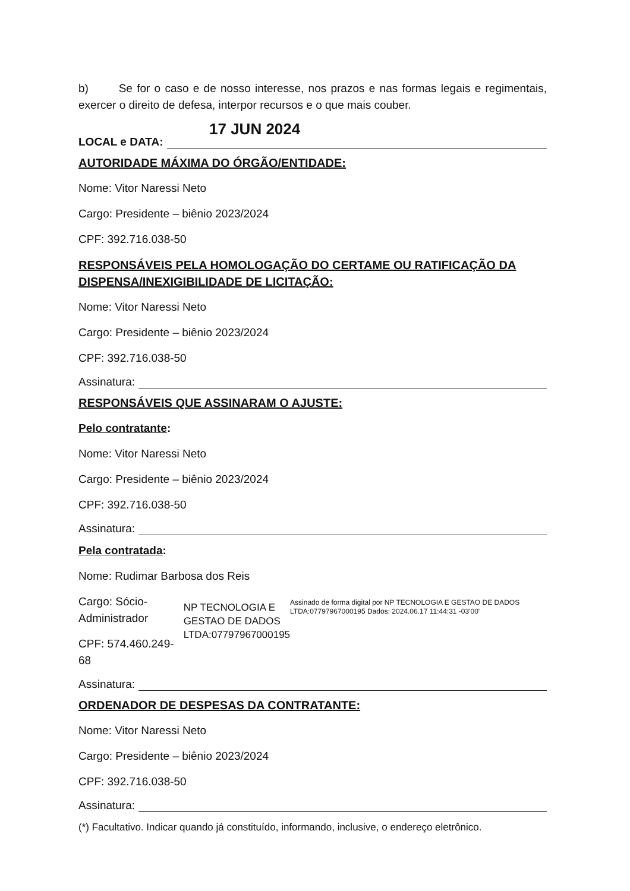b) Se for o caso e de nosso interesse, nos prazos e nas formas legais e regimentais, exercer o direito de defesa, interpor recursos e o que mais couber.
17 JUN 2024
LOCAL e DATA:
AUTORIDADE MÁXIMA DO ÓRGÃO/ENTIDADE:
Nome: Vitor Naressi Neto
Cargo: Presidente – biênio 2023/2024
CPF: 392.716.038-50
RESPONSÁVEIS PELA HOMOLOGAÇÃO DO CERTAME OU RATIFICAÇÃO DA DISPENSA/INEXIGIBILIDADE DE LICITAÇÃO:
Nome: Vitor Naressi Neto
Cargo: Presidente – biênio 2023/2024
CPF: 392.716.038-50
Assinatura:
RESPONSÁVEIS QUE ASSINARAM O AJUSTE:
Pelo contratante:
Nome: Vitor Naressi Neto
Cargo: Presidente – biênio 2023/2024
CPF: 392.716.038-50
Assinatura:
Pela contratada:
Nome: Rudimar Barbosa dos Reis
Cargo: Sócio-Administrador
CPF: 574.460.249-68
NP TECNOLOGIA E GESTAO DE DADOS LTDA:07797967000195
Assinado de forma digital por NP TECNOLOGIA E GESTAO DE DADOS LTDA:07797967000195 Dados: 2024.06.17 11:44:31 -03'00'
Assinatura:
ORDENADOR DE DESPESAS DA CONTRATANTE:
Nome: Vitor Naressi Neto
Cargo: Presidente – biênio 2023/2024
CPF: 392.716.038-50
Assinatura:
(*) Facultativo. Indicar quando já constituído, informando, inclusive, o endereço eletrônico.